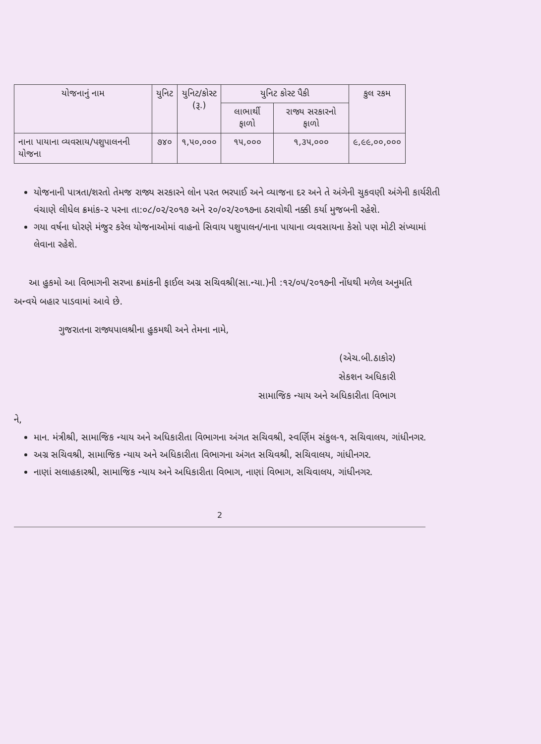| યોજનાનું નામ | યુનિટ | યુનિટ/કોસ્ટ (રૂ.) | યુનિટ કોસ્ટ પૈકી | | કુલ રકમ |
| --- | --- | --- | --- | --- | --- |
| | | | લાભાર્થી ફાળો | રાજ્ય સરકારનો ફાળો | |
| નાના પાયાના વ્યવસાય/પશુપાલનની યોજના | ૭૪૦ | ૧,૫૦,૦૦૦ | ૧૫,૦૦૦ | ૧,૩૫,૦૦૦ | ૯,૯૯,૦૦,૦૦૦ |
યોજનાની પાત્રતા/શરતો તેમજ રાજ્ય સરકારને લોન પરત ભરપાઈ અને વ્યાજના દર અને તે અંગેની ચુકવણી અંગેની કાર્યરીતી વંચાણે લીધેલ ક્રમાંક-૨ પરના તા:૦૮/૦૨/૨૦૧૭ અને ૨૦/૦૨/૨૦૧૭ના ઠરાવોથી નક્કી કર્યા મુજબની રહેશે.
ગયા વર્ષના ધોરણે મંજુર કરેલ યોજનાઓમાં વાહનો સિવાય પશુપાલન/નાના પાયાના વ્યવસાયના કેસો પણ મોટી સંખ્યામાં લેવાના રહેશે.
આ હુકમો આ વિભાગની સરખા ક્રમાંકની ફાઈલ અગ્ર સચિવશ્રી(સા.ન્યા.)ની :૧૨/૦૫/૨૦૧૭ની નોંધથી મળેલ અનુમતિ અન્વયે બહાર પાડવામાં આવે છે.
ગુજરાતના રાજ્યપાલશ્રીના હુકમથી અને તેમના નામે,
(એચ.બી.ઠાકોર)
સેકશન અધિકારી
સામાજિક ન્યાય અને અધિકારીતા વિભાગ
ને,
માન. મંત્રીશ્રી, સામાજિક ન્યાય અને અધિકારીતા વિભાગના અંગત સચિવશ્રી, સ્વર્ણિમ સંકુલ-૧, સચિવાલય, ગાંધીનગર.
અગ્ર સચિવશ્રી, સામાજિક ન્યાય અને અધિકારીતા વિભાગના અંગત સચિવશ્રી, સચિવાલય, ગાંધીનગર.
નાણાં સલાહકારશ્રી, સામાજિક ન્યાય અને અધિકારીતા વિભાગ, નાણાં વિભાગ, સચિવાલય, ગાંધીનગર.
2